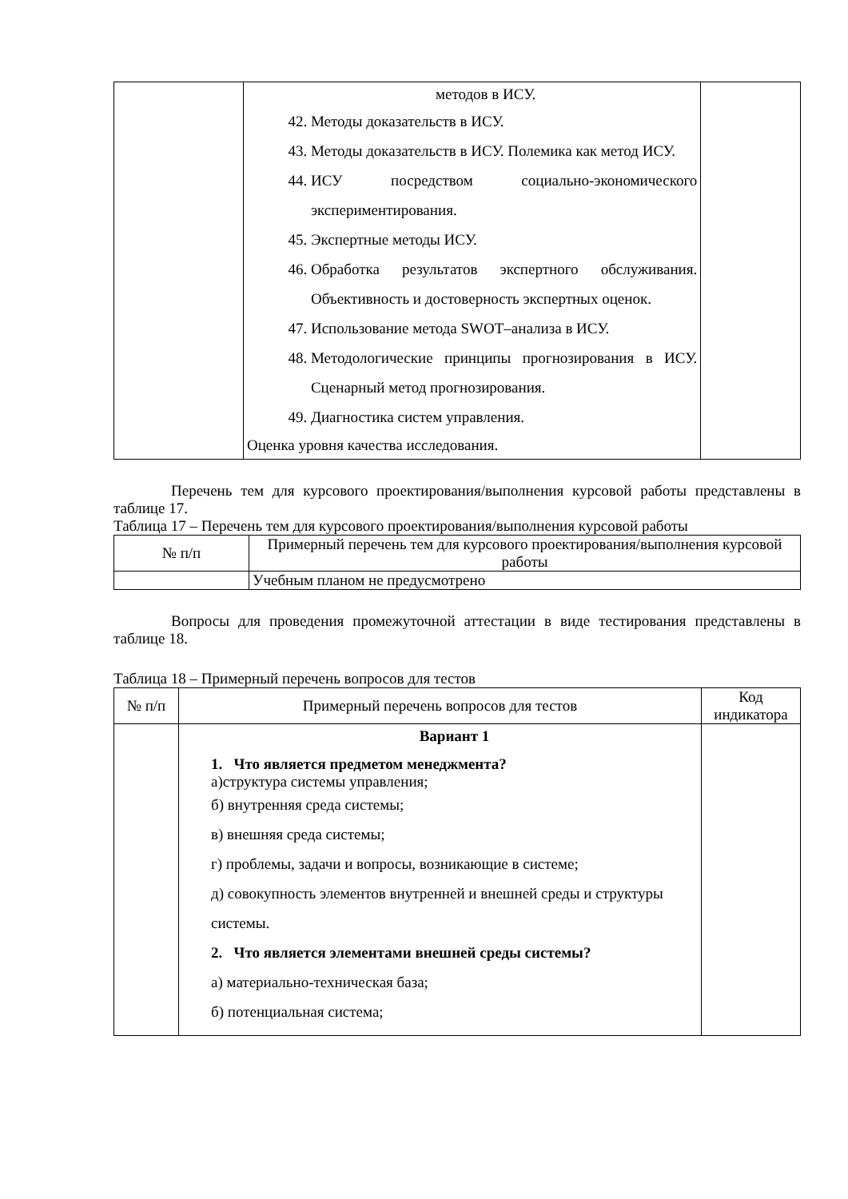| | методов в ИСУ. 42. Методы доказательств в ИСУ. 43. Методы доказательств в ИСУ. Полемика как метод ИСУ. 44. ИСУ посредством социально-экономического экспериментирования. 45. Экспертные методы ИСУ. 46. Обработка результатов экспертного обслуживания. Объективность и достоверность экспертных оценок. 47. Использование метода SWOT–анализа в ИСУ. 48. Методологические принципы прогнозирования в ИСУ. Сценарный метод прогнозирования. 49. Диагностика систем управления. Оценка уровня качества исследования. | |
Перечень тем для курсового проектирования/выполнения курсовой работы представлены в таблице 17.
Таблица 17 – Перечень тем для курсового проектирования/выполнения курсовой работы
| № п/п | Примерный перечень тем для курсового проектирования/выполнения курсовой работы |
| --- | --- |
| | Учебным планом не предусмотрено |
Вопросы для проведения промежуточной аттестации в виде тестирования представлены в таблице 18.
Таблица 18 – Примерный перечень вопросов для тестов
| № п/п | Примерный перечень вопросов для тестов | Код индикатора |
| --- | --- | --- |
| | Вариант 1 1. Что является предметом менеджмента? а)структура системы управления; б) внутренняя среда системы; в) внешняя среда системы; г) проблемы, задачи и вопросы, возникающие в системе; д) совокупность элементов внутренней и внешней среды и структуры системы. 2. Что является элементами внешней среды системы? а) материально-техническая база; б) потенциальная система; | |